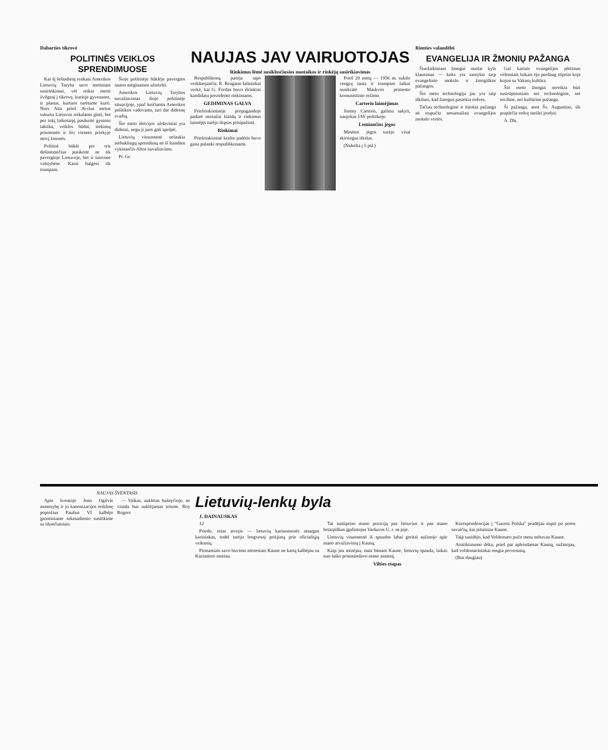Dabarties tikrovė
POLITINĖS VEIKLOS SPRENDIMUOSE
Kai šį šeštadienį renkasi Amerikos Lietuvių Taryba savo metiniam susirinkimui, vėl reikia mesti žvilgsnį į tikrovę, kurioje gyvename, ir planus, kuriuos turėtume kurti. Nors Alta prieš 36-rius metus sukurta Lietuvos reikalams ginti, bet per tokį laikotarpį pasikeitė gynimo taktika, veiklos būdai, siekimų priemonės ir šio vieneto priekyje stovį žmonės.
Politinė būklė per tris dešimtmečius pasikeitė ne tik pavergtoje Lietuvoje, bet ir laisvose valstybėse. Karai baigėsi tik trumpam.
Šioje politinėje būklėje pavergtos tautos mėginamos užmiršti.
Amerikos Lietuvių Tarybos suvažiavimas šioje politinėje situacijoje, ypač keičiantis Amerikos politikos vadovams, turi dar didesnę svarbą.
Šio meto išeivijos uždaviniai yra didesni, negu ji juos gali aprėpti.
Lietuvių visuomenė nelaukia stebuklingų sprendimų nė iš šiandien vykstančio Altos suvažiavimo.
Pr. Gr.
NAUJAS JAV VAIRUOTOJAS
Rinkimus lėmė susiklosčiusios nuotaikos ir rinkėjų susirikiavimas
Respublikonų partija tapo verkšnojančia. R. Reagano šalininkai verkė, kai G. Fordas buvo išrinktas kandidatu prezidento rinkimams.
GEDIMINAS GALVA
Priešrinkiminėje propagandoje padarė nemažai klaidų ir rinkimus laimėjęs turėjo drąsos prisipažinti.
Rinkimai
Priešrinkiminė krašto padėtis buvo gana palanki respublikonams.
Prieš 20 metų — 1956 m. sukilo vengrų tauta ir trumpam laikui nusikratė Maskvos primesto komunistinio režimo.
Carterio laimėjimas
Jimmy Carteris, galima sakyti, naujokas JAV politikoje.
Lemiančios jėgos
Minėtos jėgos turėjo visai skirtingus tikslus.
(Nukelta į 5 psl.)
Rimties valandėlei
EVANGELIJA IR ŽMONIŲ PAŽANGA
Šiuolaikiniam žmogui nuolat kyla klausimas — koks yra santykis tarp evangelinio mokslo ir žmogiškos pažangos.
Šio meto technologija jau yra taip iškilusi, kad žmogus pasiekia erdves.
Tačiau technologinė ir kitokia pažanga nė trupučio nesumažina evangelijos mokslo vertės.
Gal kartais evangelijos plėtimas vėlesniais laikais ėjo perdaug stipriai koja kojon su Vakarų kultūra.
Šio meto žmogui nereikia būti susirūpinusiam nei technologine, nei sociline, nei kultūrine pažanga.
Ši pažanga, anot Šv. Augustino, tik praplečia erdvę meilei įrodyti.
A. Dls.
NAUJAS ŠVENTASIS
Apie šventojo Jono Ogilvie asmenybę ir jo kanonizacijos reikšmę popiežius Paulius VI kalbėjo įprastiniame sekmadienio susitikime su tikinčiaisiais.
— Vaikas, auklėtas bažnyčioje, ne visada bus auklėjamas teisme. Roy Rogers
Lietuvių-lenkų byla
J. DAINAUSKAS
12
Priedo, retas atvejis — lietuvių kariuomenės atsargos karininkas, todėl turėjo lengvesnį priėjimą prie oficialiųjų veiksnių.
Pirmaisiais savo buvimo mėnesiais Kaune ne kartą kalbėjau su Kazimiero motina.
Tai sustiprino mano poziciją pas lietuvius ir pas mano betarpiškus įgaliotojus Varšuvos U. r. m-joje.
Lietuvių visuomenė iš spaudos labai greitai sužinojo apie mano atvažiavimą į Kauną.
Kaip jau minėjau, man būnant Kaune, lietuvių spauda, laikas nuo laiko prisimindavo mano asmenį.
Vilties etapas
Korespondencijas į "Gazeta Polska" pradėjau siųsti po poros savaičių, kai įsitaisiau Kaune.
Taip susidėjo, kad Voldemaro pučo metu nebuvau Kaune.
Atsitiktinumo dėka, prieš pat apleisdamas Kauną, sužinojau, kad voldemarininkai rengia perversmą.
(Bus daugiau)